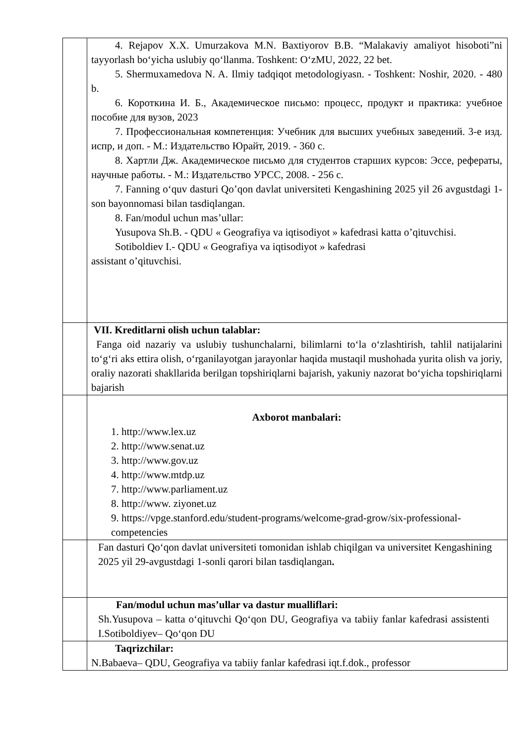| | 4. Rejapov X.X. Umurzakova M.N. Baxtiyorov B.B. “Malakaviy amaliyot hisoboti”ni tayyorlash bo‘yicha uslubiy qo‘llanma. Toshkent: O‘zMU, 2022, 22 bet. 5. Shermuxamedova N. A. Ilmiy tadqiqot metodologiyasn. - Toshkent: Noshir, 2020. - 480 b. 6. Короткина И. Б., Академическое письмо: процесс, продукт и практика: учебное пособие для вузов, 2023 7. Профессиональная компетенция: Учебник для высших учебных заведений. 3-е изд. испр, и доп. - М.: Издательство Юрайт, 2019. - 360 с. 8. Хартли Дж. Академическое письмо для студентов старших курсов: Эссе, рефераты, научные работы. - М.: Издательство УРСС, 2008. - 256 с. 7. Fanning o‘quv dasturi Qo’qon davlat universiteti Kengashining 2025 yil 26 avgustdagi 1-son bayonnomasi bilan tasdiqlangan. 8. Fan/modul uchun mas’ullar: Yusupova Sh.B. - QDU « Geografiya va iqtisodiyot » kafedrasi katta o’qituvchisi. Sotiboldiev I.- QDU « Geografiya va iqtisodiyot » kafedrasi assistant o’qituvchisi. |
| | VII. Kreditlarni olish uchun talablar: Fanga oid nazariy va uslubiy tushunchalarni, bilimlarni to‘la o‘zlashtirish, tahlil natijalarini to‘g‘ri aks ettira olish, o‘rganilayotgan jarayonlar haqida mustaqil mushohada yurita olish va joriy, oraliy nazorati shakllarida berilgan topshiriqlarni bajarish, yakuniy nazorat bo‘yicha topshiriqlarni bajarish |
| | Axborot manbalari: 1. http://www.lex.uz 2. http://www.senat.uz 3. http://www.gov.uz 4. http://www.mtdp.uz 7. http://www.parliament.uz 8. http://www. ziyonet.uz 9. https://vpge.stanford.edu/student-programs/welcome-grad-grow/six-professional-competencies |
| | Fan dasturi Qo‘qon davlat universiteti tomonidan ishlab chiqilgan va universitet Kengashining 2025 yil 29-avgustdagi 1-sonli qarori bilan tasdiqlangan . |
| | Fan/modul uchun mas’ullar va dastur mualliflari: Sh.Yusupova – katta o‘qituvchi Qo‘qon DU, Geografiya va tabiiy fanlar kafedrasi assistenti I.Sotiboldiyev– Qo‘qon DU |
| | Taqrizchilar: N.Babaeva– QDU, Geografiya va tabiiy fanlar kafedrasi iqt.f.dok., professor |